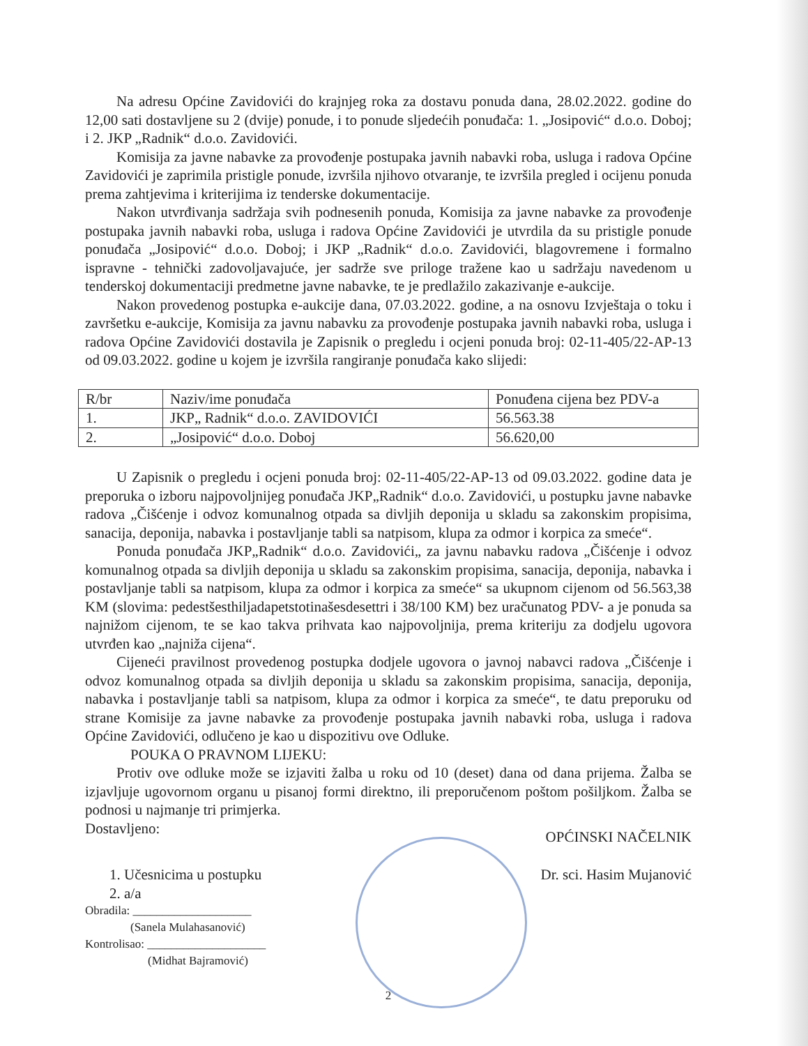Na adresu Općine Zavidovići do krajnjeg roka za dostavu ponuda dana, 28.02.2022. godine do 12,00 sati dostavljene su 2 (dvije) ponude, i to ponude sljedećih ponuđača: 1. „Josipović“ d.o.o. Doboj; i 2. JKP „Radnik“ d.o.o. Zavidovići.
Komisija za javne nabavke za provođenje postupaka javnih nabavki roba, usluga i radova Općine Zavidovići je zaprimila pristigle ponude, izvršila njihovo otvaranje, te izvršila pregled i ocijenu ponuda prema zahtjevima i kriterijima iz tenderske dokumentacije.
Nakon utvrđivanja sadržaja svih podnesenih ponuda, Komisija za javne nabavke za provođenje postupaka javnih nabavki roba, usluga i radova Općine Zavidovići je utvrdila da su pristigle ponude ponuđača „Josipović“ d.o.o. Doboj; i JKP „Radnik“ d.o.o. Zavidovići, blagovremene i formalno ispravne - tehnički zadovoljavajuće, jer sadrže sve priloge tražene kao u sadržaju navedenom u tenderskoj dokumentaciji predmetne javne nabavke, te je predlažilo zakazivanje e-aukcije.
Nakon provedenog postupka e-aukcije dana, 07.03.2022. godine, a na osnovu Izvještaja o toku i završetku e-aukcije, Komisija za javnu nabavku za provođenje postupaka javnih nabavki roba, usluga i radova Općine Zavidovići dostavila je Zapisnik o pregledu i ocjeni ponuda broj: 02-11-405/22-AP-13 od 09.03.2022. godine u kojem je izvršila rangiranje ponuđača kako slijedi:
| R/br | Naziv/ime ponuđača | Ponuđena cijena bez PDV-a |
| 1. | JKP„ Radnik“ d.o.o. ZAVIDOVIĆI | 56.563.38 |
| 2. | „Josipović“ d.o.o. Doboj | 56.620,00 |
U Zapisnik o pregledu i ocjeni ponuda broj: 02-11-405/22-AP-13 od 09.03.2022. godine data je preporuka o izboru najpovoljnijeg ponuđača JKP„Radnik“ d.o.o. Zavidovići, u postupku javne nabavke radova „Čišćenje i odvoz komunalnog otpada sa divljih deponija u skladu sa zakonskim propisima, sanacija, deponija, nabavka i postavljanje tabli sa natpisom, klupa za odmor i korpica za smeće“.
Ponuda ponuđača JKP„Radnik“ d.o.o. Zavidovići„ za javnu nabavku radova „Čišćenje i odvoz komunalnog otpada sa divljih deponija u skladu sa zakonskim propisima, sanacija, deponija, nabavka i postavljanje tabli sa natpisom, klupa za odmor i korpica za smeće“ sa ukupnom cijenom od 56.563,38 KM (slovima: pedestšesthiljadapetstotinašesdesettri i 38/100 KM) bez uračunatog PDV- a je ponuda sa najnižom cijenom, te se kao takva prihvata kao najpovoljnija, prema kriteriju za dodjelu ugovora utvrđen kao „najniža cijena“.
Cijeneći pravilnost provedenog postupka dodjele ugovora o javnoj nabavci radova „Čišćenje i odvoz komunalnog otpada sa divljih deponija u skladu sa zakonskim propisima, sanacija, deponija, nabavka i postavljanje tabli sa natpisom, klupa za odmor i korpica za smeće“, te datu preporuku od strane Komisije za javne nabavke za provođenje postupaka javnih nabavki roba, usluga i radova Općine Zavidovići, odlučeno je kao u dispozitivu ove Odluke.
POUKA O PRAVNOM LIJEKU:
Protiv ove odluke može se izjaviti žalba u roku od 10 (deset) dana od dana prijema. Žalba se izjavljuje ugovornom organu u pisanoj formi direktno, ili preporučenom poštom pošiljkom. Žalba se podnosi u najmanje tri primjerka.
Dostavljeno:
OPĆINSKI NAČELNIK
1. Učesnicima u postupku
2. a/a
Dr. sci. Hasim Mujanović
Obradila: ____________________
(Sanela Mulahasanović)
Kontrolisao: ____________________
(Midhat Bajramović)
2